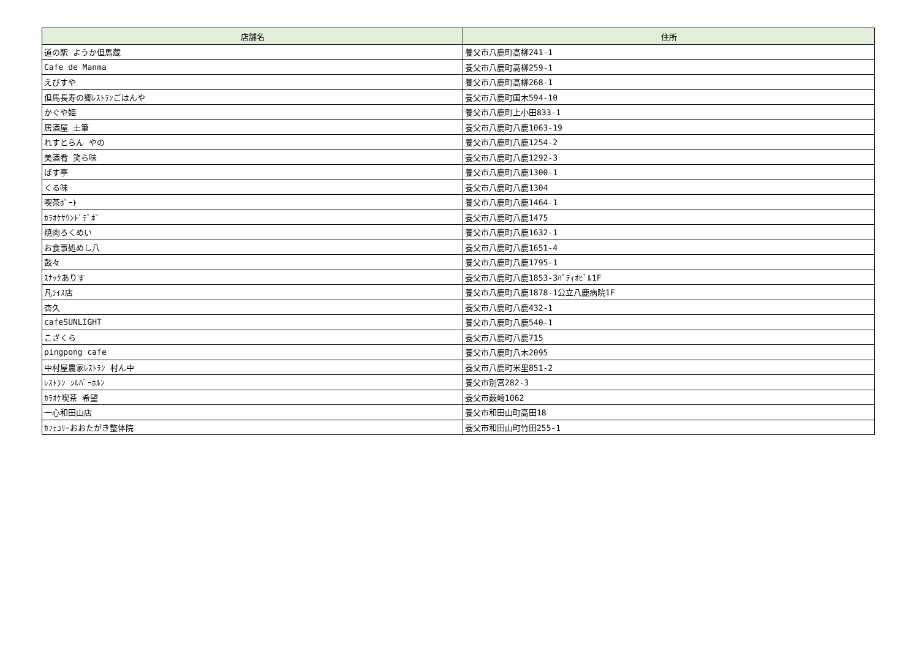| 店舗名 | 住所 |
| --- | --- |
| 道の駅 ようか但馬蔵 | 養父市八鹿町高柳241-1 |
| Cafe de Manma | 養父市八鹿町高柳259-1 |
| えびすや | 養父市八鹿町高柳268-1 |
| 但馬長寿の郷ﾚｽﾄﾗﾝごはんや | 養父市八鹿町国木594-10 |
| かぐや姫 | 養父市八鹿町上小田833-1 |
| 居酒屋 土筆 | 養父市八鹿町八鹿1063-19 |
| れすとらん やの | 養父市八鹿町八鹿1254-2 |
| 美酒肴 笑ら味 | 養父市八鹿町八鹿1292-3 |
| ばす亭 | 養父市八鹿町八鹿1300-1 |
| くる味 | 養父市八鹿町八鹿1304 |
| 喫茶ﾎﾟｰﾄ | 養父市八鹿町八鹿1464-1 |
| ｶﾗｵｹｻｳﾝﾄﾞﾃﾞﾎﾟ | 養父市八鹿町八鹿1475 |
| 焼肉ろくめい | 養父市八鹿町八鹿1632-1 |
| お食事処めし八 | 養父市八鹿町八鹿1651-4 |
| 鼓々 | 養父市八鹿町八鹿1795-1 |
| ｽﾅｯｸありす | 養父市八鹿町八鹿1853-3ﾊﾟﾃｨｵﾋﾞﾙ1F |
| 凡ﾗｲｽ店 | 養父市八鹿町八鹿1878-1公立八鹿病院1F |
| 杏久 | 養父市八鹿町八鹿432-1 |
| cafeSUNLIGHT | 養父市八鹿町八鹿540-1 |
| こざくら | 養父市八鹿町八鹿715 |
| pingpong cafe | 養父市八鹿町八木2095 |
| 中村屋農家ﾚｽﾄﾗﾝ 村ん中 | 養父市八鹿町米里851-2 |
| ﾚｽﾄﾗﾝ ｼﾙﾊﾞｰﾎﾙﾝ | 養父市別宮282-3 |
| ｶﾗｵｹ喫茶 希望 | 養父市薮崎1062 |
| 一心和田山店 | 養父市和田山町高田18 |
| ｶﾌｪｺﾘｰおおたがき整体院 | 養父市和田山町竹田255-1 |